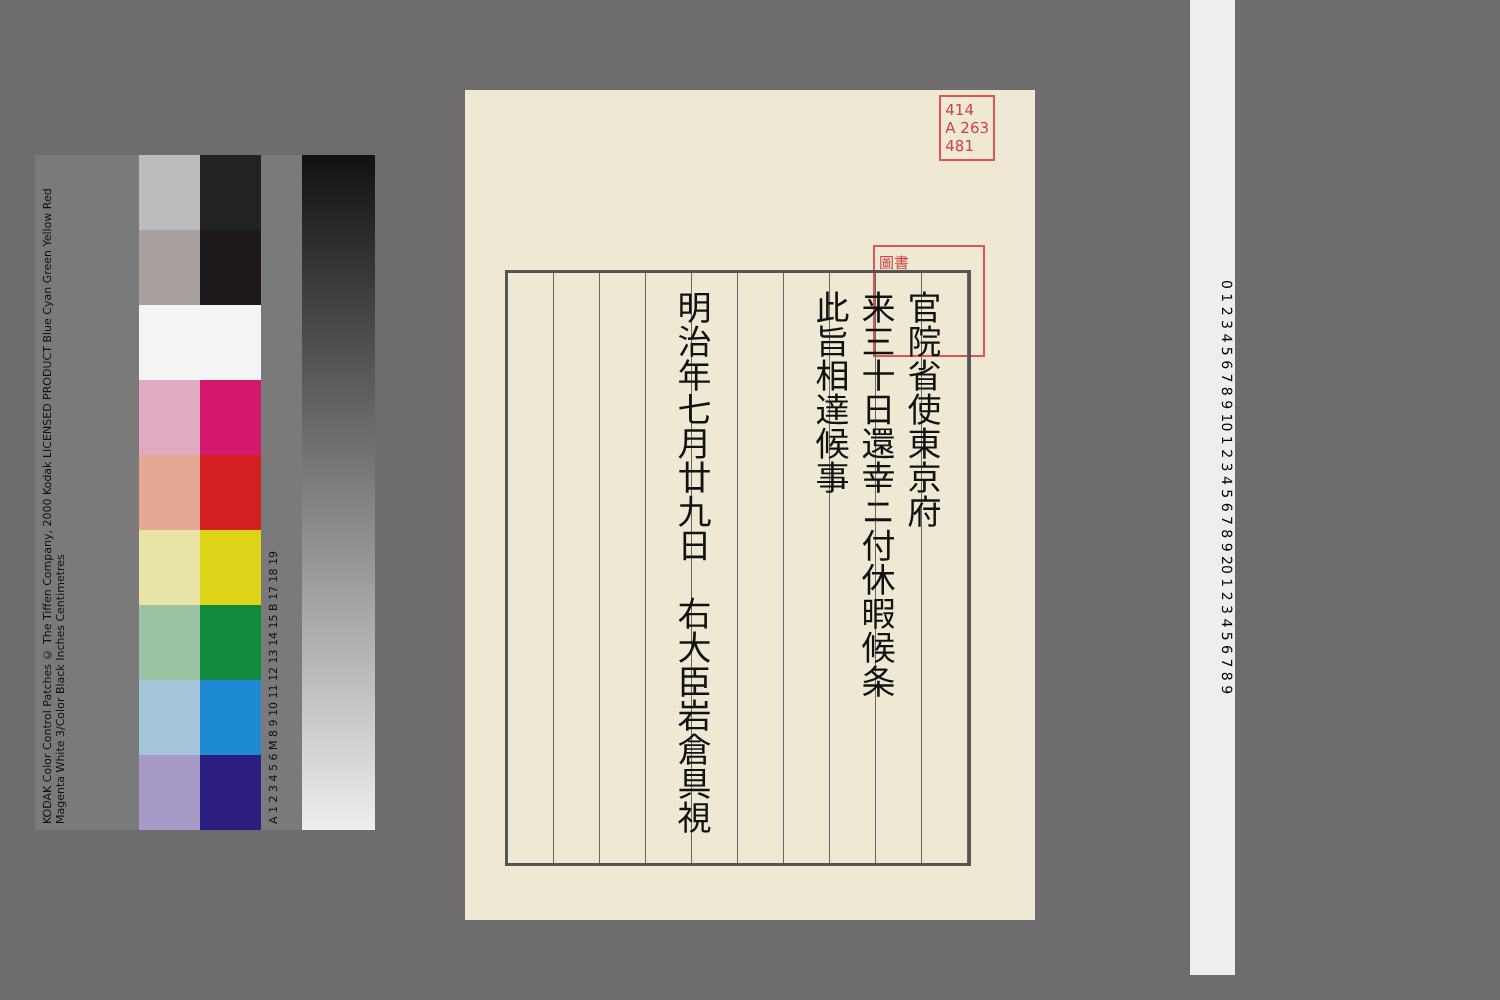KODAK Color Control Patches © The Tiffen Company, 2000 Kodak LICENSED PRODUCT Blue Cyan Green Yellow Red Magenta White 3/Color Black Inches Centimetres
A 1 2 3 4 5 6 M 8 9 10 11 12 13 14 15 B 17 18 19
414
A 263
481
圖書
官院省使東京府
来三十日還幸ニ付休暇候条
此旨相達候事
明治年七月廿九日　右大臣岩倉具視
0 1 2 3 4 5 6 7 8 9 10 1 2 3 4 5 6 7 8 9 20 1 2 3 4 5 6 7 8 9